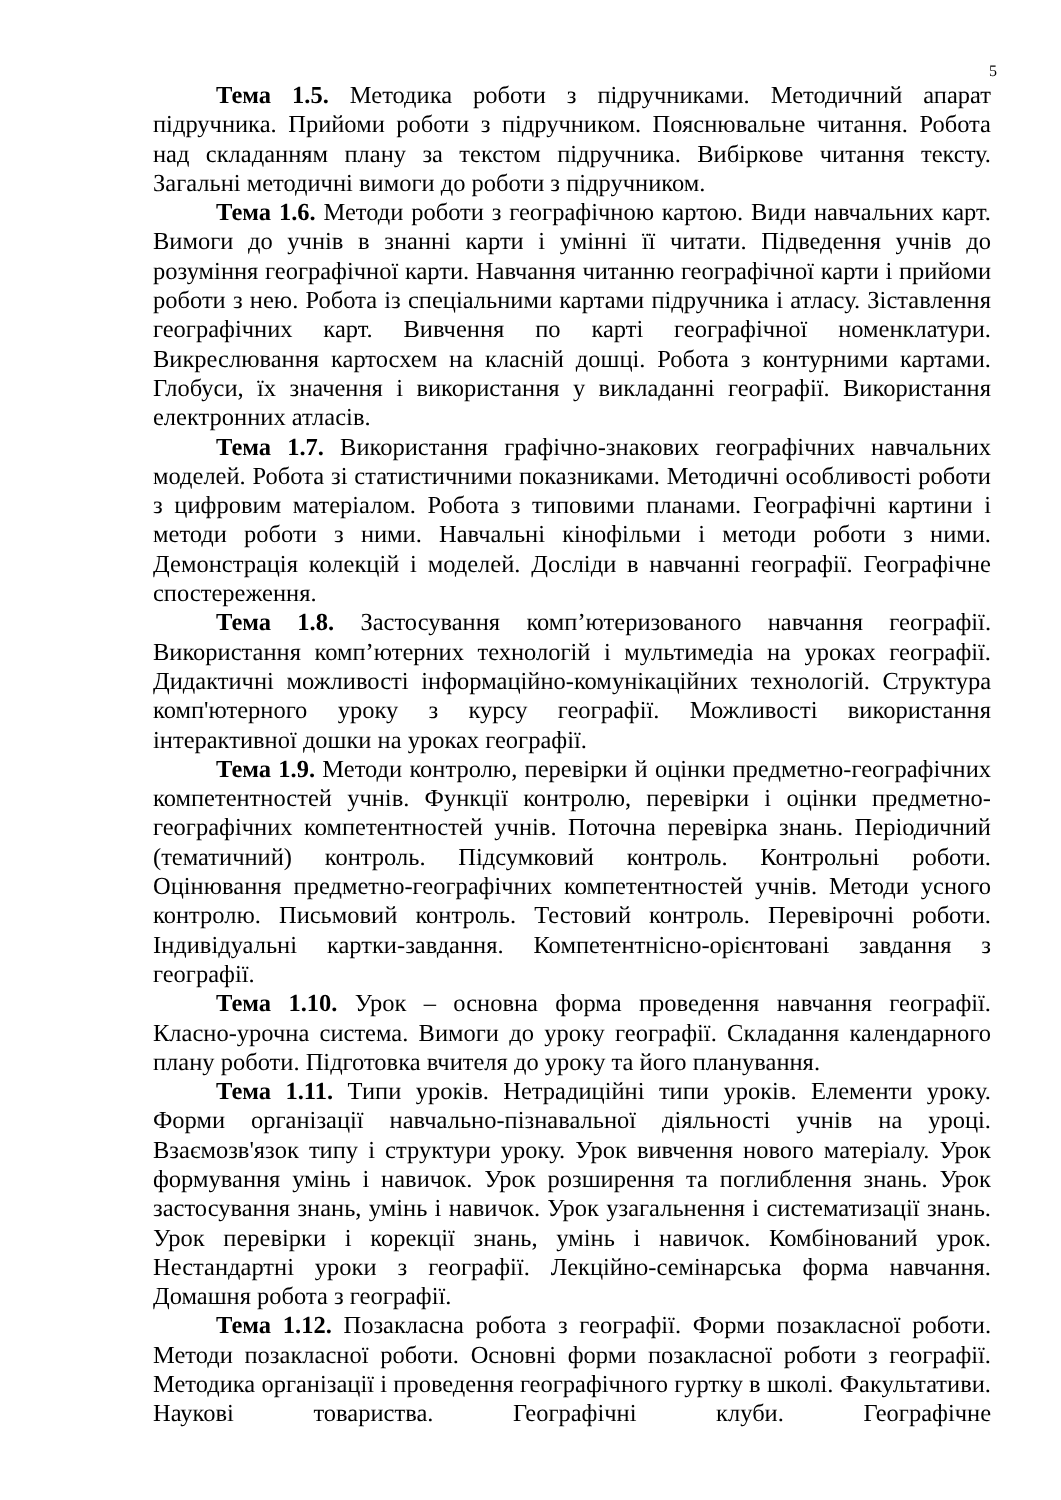5
Тема 1.5. Методика роботи з підручниками. Методичний апарат підручника. Прийоми роботи з підручником. Пояснювальне читання. Робота над складанням плану за текстом підручника. Вибіркове читання тексту. Загальні методичні вимоги до роботи з підручником.
Тема 1.6. Методи роботи з географічною картою. Види навчальних карт. Вимоги до учнів в знанні карти і умінні її читати. Підведення учнів до розуміння географічної карти. Навчання читанню географічної карти і прийоми роботи з нею. Робота із спеціальними картами підручника і атласу. Зіставлення географічних карт. Вивчення по карті географічної номенклатури. Викреслювання картосхем на класній дошці. Робота з контурними картами. Глобуси, їх значення і використання у викладанні географії. Використання електронних атласів.
Тема 1.7. Використання графічно-знакових географічних навчальних моделей. Робота зі статистичними показниками. Методичні особливості роботи з цифровим матеріалом. Робота з типовими планами. Географічні картини і методи роботи з ними. Навчальні кінофільми і методи роботи з ними. Демонстрація колекцій і моделей. Досліди в навчанні географії. Географічне спостереження.
Тема 1.8. Застосування комп’ютеризованого навчання географії. Використання комп’ютерних технологій і мультимедіа на уроках географії. Дидактичні можливості інформаційно-комунікаційних технологій. Структура комп'ютерного уроку з курсу географії. Можливості використання інтерактивної дошки на уроках географії.
Тема 1.9. Методи контролю, перевірки й оцінки предметно-географічних компетентностей учнів. Функції контролю, перевірки і оцінки предметно-географічних компетентностей учнів. Поточна перевірка знань. Періодичний (тематичний) контроль. Підсумковий контроль. Контрольні роботи. Оцінювання предметно-географічних компетентностей учнів. Методи усного контролю. Письмовий контроль. Тестовий контроль. Перевірочні роботи. Індивідуальні картки-завдання. Компетентнісно-орієнтовані завдання з географії.
Тема 1.10. Урок – основна форма проведення навчання географії. Класно-урочна система. Вимоги до уроку географії. Складання календарного плану роботи. Підготовка вчителя до уроку та його планування.
Тема 1.11. Типи уроків. Нетрадиційні типи уроків. Елементи уроку. Форми організації навчально-пізнавальної діяльності учнів на уроці. Взаємозв'язок типу і структури уроку. Урок вивчення нового матеріалу. Урок формування умінь і навичок. Урок розширення та поглиблення знань. Урок застосування знань, умінь і навичок. Урок узагальнення і систематизації знань. Урок перевірки і корекції знань, умінь і навичок. Комбінований урок. Нестандартні уроки з географії. Лекційно-семінарська форма навчання. Домашня робота з географії.
Тема 1.12. Позакласна робота з географії. Форми позакласної роботи. Методи позакласної роботи. Основні форми позакласної роботи з географії. Методика організації і проведення географічного гуртку в школі. Факультативи. Наукові товариства. Географічні клуби. Географічне